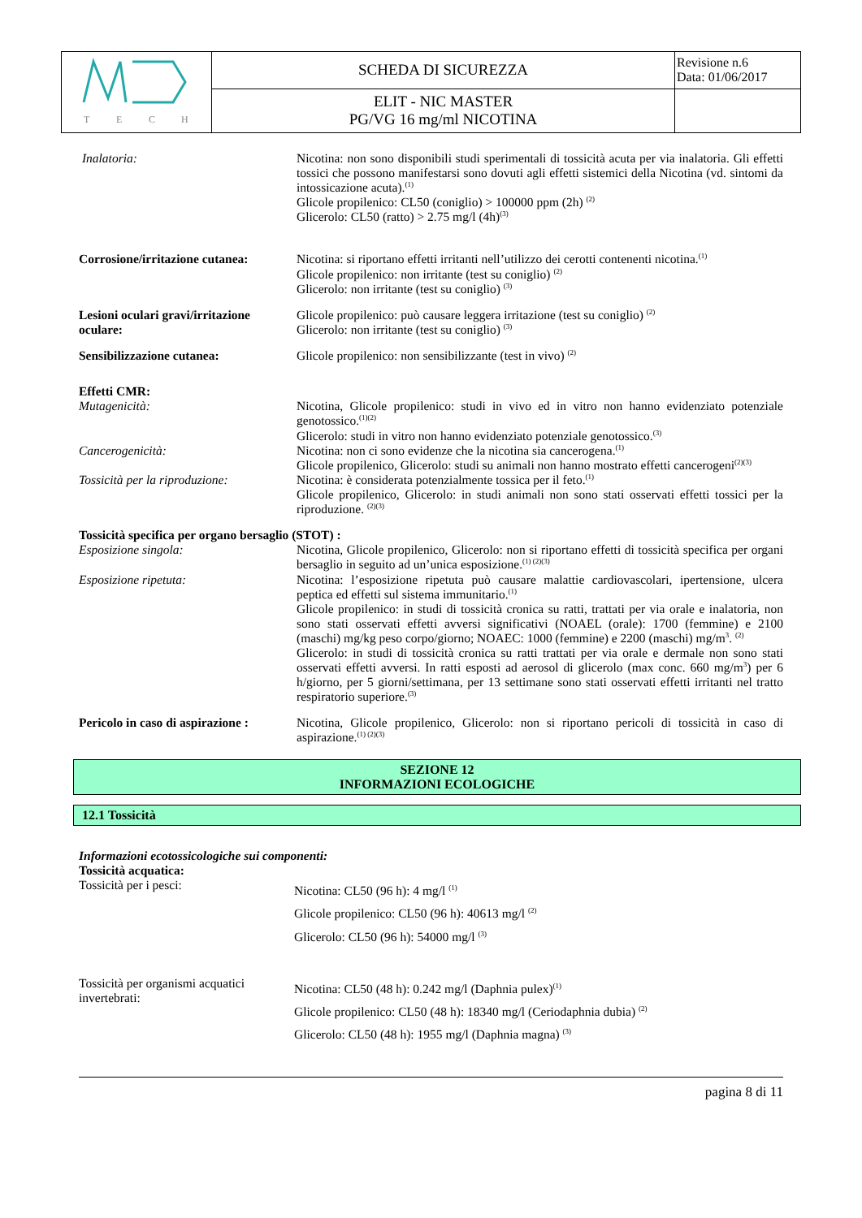| T E C H | SCHEDA DI SICUREZZA | Revisione n.6 Data: 01/06/2017 |
| | ELIT - NIC MASTER PG/VG 16 mg/ml NICOTINA | |
Inalatoria: Nicotina: non sono disponibili studi sperimentali di tossicità acuta per via inalatoria. Gli effetti tossici che possono manifestarsi sono dovuti agli effetti sistemici della Nicotina (vd. sintomi da intossicazione acuta).<sup>(1)</sup>
Glicole propilenico: CL50 (coniglio) > 100000 ppm (2h) <sup>(2)</sup>
Glicerolo: CL50 (ratto) > 2.75 mg/l (4h)<sup>(3)</sup>
Corrosione/irritazione cutanea:
Nicotina: si riportano effetti irritanti nell’utilizzo dei cerotti contenenti nicotina.<sup>(1)</sup>
Glicole propilenico: non irritante (test su coniglio) <sup>(2)</sup>
Glicerolo: non irritante (test su coniglio) <sup>(3)</sup>
Lesioni oculari gravi/irritazione oculare:
Glicole propilenico: può causare leggera irritazione (test su coniglio) <sup>(2)</sup>
Glicerolo: non irritante (test su coniglio) <sup>(3)</sup>
Sensibilizzazione cutanea: Glicole propilenico: non sensibilizzante (test in vivo) <sup>(2)</sup>
Effetti CMR:
Mutagenicità: Nicotina, Glicole propilenico: studi in vivo ed in vitro non hanno evidenziato potenziale genotossico.<sup>(1)(2)</sup>
Glicerolo: studi in vitro non hanno evidenziato potenziale genotossico.<sup>(3)</sup>
Cancerogenicità: Nicotina: non ci sono evidenze che la nicotina sia cancerogena.<sup>(1)</sup>
Glicole propilenico, Glicerolo: studi su animali non hanno mostrato effetti cancerogeni<sup>(2)(3)</sup>
Tossicità per la riproduzione:
Nicotina: è considerata potenzialmente tossica per il feto.<sup>(1)</sup>
Glicole propilenico, Glicerolo: in studi animali non sono stati osservati effetti tossici per la riproduzione. <sup>(2)(3)</sup>
Tossicità specifica per organo bersaglio (STOT) :
Esposizione singola: Nicotina, Glicole propilenico, Glicerolo: non si riportano effetti di tossicità specifica per organi bersaglio in seguito ad un’unica esposizione.<sup>(1) (2)(3)</sup>
Esposizione ripetuta: Nicotina: l’esposizione ripetuta può causare malattie cardiovascolari, ipertensione, ulcera peptica ed effetti sul sistema immunitario.<sup>(1)</sup>
Glicole propilenico: in studi di tossicità cronica su ratti, trattati per via orale e inalatoria, non sono stati osservati effetti avversi significativi (NOAEL (orale): 1700 (femmine) e 2100 (maschi) mg/kg peso corpo/giorno; NOAEC: 1000 (femmine) e 2200 (maschi) mg/m<sup>3</sup>. <sup>(2)</sup>
Glicerolo: in studi di tossicità cronica su ratti trattati per via orale e dermale non sono stati osservati effetti avversi. In ratti esposti ad aerosol di glicerolo (max conc. 660 mg/m<sup>3</sup>) per 6 h/giorno, per 5 giorni/settimana, per 13 settimane sono stati osservati effetti irritanti nel tratto respiratorio superiore.<sup>(3)</sup>
Pericolo in caso di aspirazione :
Nicotina, Glicole propilenico, Glicerolo: non si riportano pericoli di tossicità in caso di aspirazione.<sup>(1) (2)(3)</sup>
SEZIONE 12
INFORMAZIONI ECOLOGICHE
12.1 Tossicità
Informazioni ecotossicologiche sui componenti:
Tossicità acquatica:
Tossicità per i pesci:
Nicotina: CL50 (96 h): 4 mg/l <sup>(1)</sup>
Glicole propilenico: CL50 (96 h): 40613 mg/l <sup>(2)</sup>
Glicerolo: CL50 (96 h): 54000 mg/l <sup>(3)</sup>
Tossicità per organismi acquatici invertebrati:
Nicotina: CL50 (48 h): 0.242 mg/l (Daphnia pulex)<sup>(1)</sup>
Glicole propilenico: CL50 (48 h): 18340 mg/l (Ceriodaphnia dubia) <sup>(2)</sup>
Glicerolo: CL50 (48 h): 1955 mg/l (Daphnia magna) <sup>(3)</sup>
pagina 8 di 11